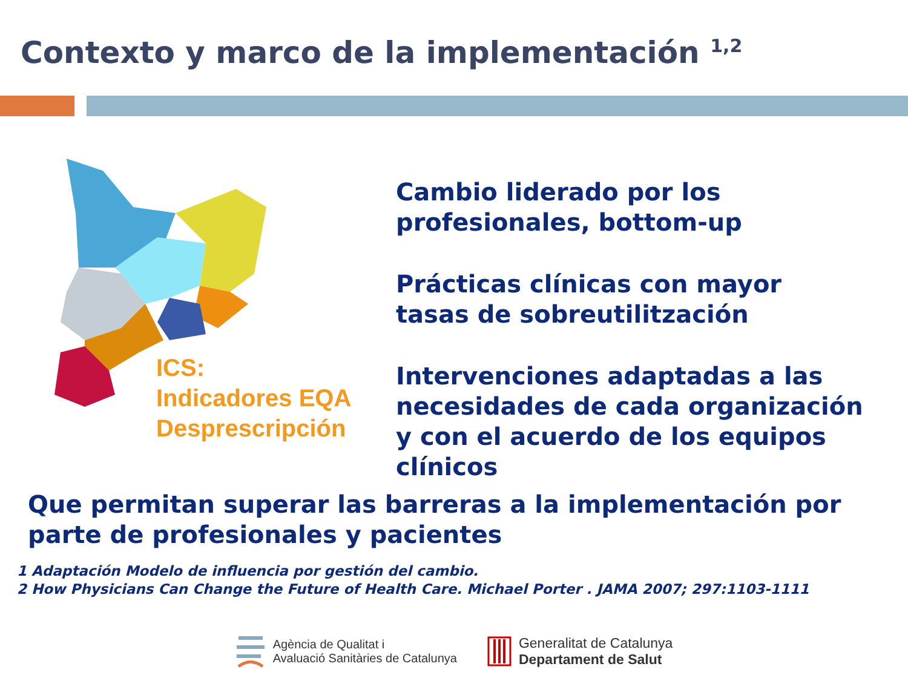Contexto y marco de la implementación <sup>1,2</sup>
ICS:
Indicadores EQA
Desprescripción
Cambio liderado por los
profesionales, bottom-up
Prácticas clínicas con mayor
tasas de sobreutilitzación
Intervenciones adaptadas a las
necesidades de cada organización
y con el acuerdo de los equipos
clínicos
Que permitan superar las barreras a la implementación por
parte de profesionales y pacientes
1 Adaptación Modelo de influencia por gestión del cambio.
2 How Physicians Can Change the Future of Health Care. Michael Porter . JAMA 2007; 297:1103-1111
Agència de Qualitat i
Avaluació Sanitàries de Catalunya
Generalitat de Catalunya
Departament de Salut